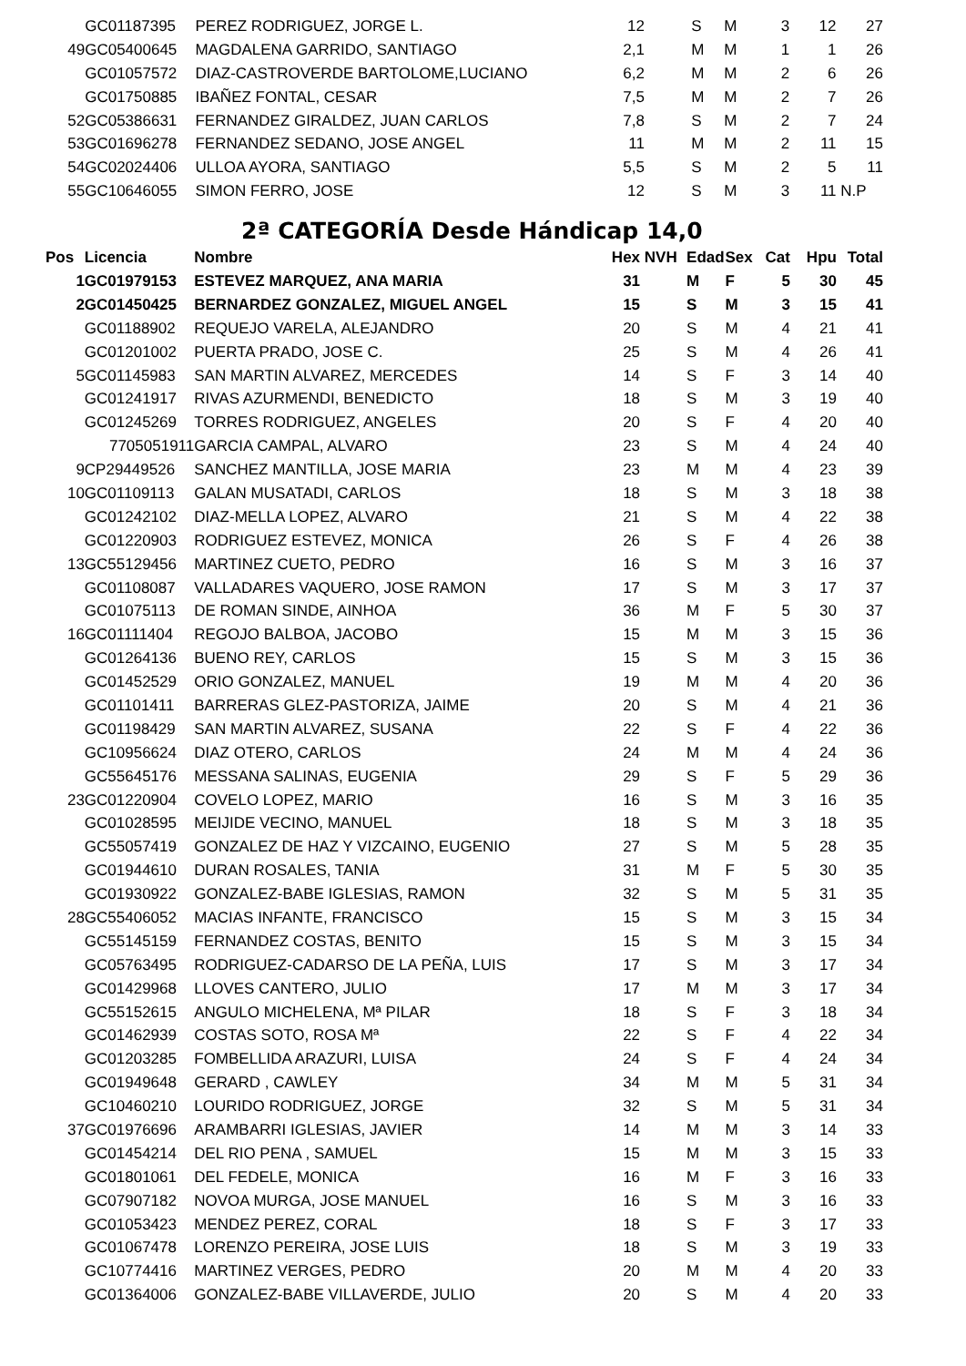| | GC01187395 | PEREZ RODRIGUEZ, JORGE L. | 12 | | S | M | 3 | 12 | 27 |
| 49 | GC05400645 | MAGDALENA GARRIDO, SANTIAGO | 2,1 | | M | M | 1 | 1 | 26 |
| | GC01057572 | DIAZ-CASTROVERDE BARTOLOME,LUCIANO | 6,2 | | M | M | 2 | 6 | 26 |
| | GC01750885 | IBAÑEZ FONTAL, CESAR | 7,5 | | M | M | 2 | 7 | 26 |
| 52 | GC05386631 | FERNANDEZ GIRALDEZ, JUAN CARLOS | 7,8 | | S | M | 2 | 7 | 24 |
| 53 | GC01696278 | FERNANDEZ SEDANO, JOSE ANGEL | 11 | | M | M | 2 | 11 | 15 |
| 54 | GC02024406 | ULLOA AYORA, SANTIAGO | 5,5 | | S | M | 2 | 5 | 11 |
| 55 | GC10646055 | SIMON FERRO, JOSE | 12 | | S | M | 3 | 11 | N.P |
2ª CATEGORÍA Desde Hándicap 14,0
| Pos | Licencia | Nombre | Hex | NVH | Edad | Sex | Cat | Hpu | Total |
| --- | --- | --- | --- | --- | --- | --- | --- | --- | --- |
| 1 | GC01979153 | ESTEVEZ MARQUEZ, ANA MARIA | 31 | | M | F | 5 | 30 | 45 |
| 2 | GC01450425 | BERNARDEZ GONZALEZ, MIGUEL ANGEL | 15 | | S | M | 3 | 15 | 41 |
| | GC01188902 | REQUEJO VARELA, ALEJANDRO | 20 | | S | M | 4 | 21 | 41 |
| | GC01201002 | PUERTA PRADO, JOSE C. | 25 | | S | M | 4 | 26 | 41 |
| 5 | GC01145983 | SAN MARTIN ALVAREZ, MERCEDES | 14 | | S | F | 3 | 14 | 40 |
| | GC01241917 | RIVAS AZURMENDI, BENEDICTO | 18 | | S | M | 3 | 19 | 40 |
| | GC01245269 | TORRES RODRIGUEZ, ANGELES | 20 | | S | F | 4 | 20 | 40 |
| | 7705051911 | GARCIA CAMPAL, ALVARO | 23 | | S | M | 4 | 24 | 40 |
| 9 | CP29449526 | SANCHEZ MANTILLA, JOSE MARIA | 23 | | M | M | 4 | 23 | 39 |
| 10 | GC01109113 | GALAN MUSATADI, CARLOS | 18 | | S | M | 3 | 18 | 38 |
| | GC01242102 | DIAZ-MELLA LOPEZ, ALVARO | 21 | | S | M | 4 | 22 | 38 |
| | GC01220903 | RODRIGUEZ ESTEVEZ, MONICA | 26 | | S | F | 4 | 26 | 38 |
| 13 | GC55129456 | MARTINEZ CUETO, PEDRO | 16 | | S | M | 3 | 16 | 37 |
| | GC01108087 | VALLADARES VAQUERO, JOSE RAMON | 17 | | S | M | 3 | 17 | 37 |
| | GC01075113 | DE ROMAN SINDE, AINHOA | 36 | | M | F | 5 | 30 | 37 |
| 16 | GC01111404 | REGOJO BALBOA, JACOBO | 15 | | M | M | 3 | 15 | 36 |
| | GC01264136 | BUENO REY, CARLOS | 15 | | S | M | 3 | 15 | 36 |
| | GC01452529 | ORIO GONZALEZ, MANUEL | 19 | | M | M | 4 | 20 | 36 |
| | GC01101411 | BARRERAS GLEZ-PASTORIZA, JAIME | 20 | | S | M | 4 | 21 | 36 |
| | GC01198429 | SAN MARTIN ALVAREZ, SUSANA | 22 | | S | F | 4 | 22 | 36 |
| | GC10956624 | DIAZ OTERO, CARLOS | 24 | | M | M | 4 | 24 | 36 |
| | GC55645176 | MESSANA SALINAS, EUGENIA | 29 | | S | F | 5 | 29 | 36 |
| 23 | GC01220904 | COVELO LOPEZ, MARIO | 16 | | S | M | 3 | 16 | 35 |
| | GC01028595 | MEIJIDE VECINO, MANUEL | 18 | | S | M | 3 | 18 | 35 |
| | GC55057419 | GONZALEZ DE HAZ Y VIZCAINO, EUGENIO | 27 | | S | M | 5 | 28 | 35 |
| | GC01944610 | DURAN ROSALES, TANIA | 31 | | M | F | 5 | 30 | 35 |
| | GC01930922 | GONZALEZ-BABE IGLESIAS, RAMON | 32 | | S | M | 5 | 31 | 35 |
| 28 | GC55406052 | MACIAS INFANTE, FRANCISCO | 15 | | S | M | 3 | 15 | 34 |
| | GC55145159 | FERNANDEZ COSTAS, BENITO | 15 | | S | M | 3 | 15 | 34 |
| | GC05763495 | RODRIGUEZ-CADARSO DE LA PEÑA, LUIS | 17 | | S | M | 3 | 17 | 34 |
| | GC01429968 | LLOVES CANTERO, JULIO | 17 | | M | M | 3 | 17 | 34 |
| | GC55152615 | ANGULO MICHELENA, Mª PILAR | 18 | | S | F | 3 | 18 | 34 |
| | GC01462939 | COSTAS SOTO, ROSA Mª | 22 | | S | F | 4 | 22 | 34 |
| | GC01203285 | FOMBELLIDA ARAZURI, LUISA | 24 | | S | F | 4 | 24 | 34 |
| | GC01949648 | GERARD , CAWLEY | 34 | | M | M | 5 | 31 | 34 |
| | GC10460210 | LOURIDO RODRIGUEZ, JORGE | 32 | | S | M | 5 | 31 | 34 |
| 37 | GC01976696 | ARAMBARRI IGLESIAS, JAVIER | 14 | | M | M | 3 | 14 | 33 |
| | GC01454214 | DEL RIO PENA , SAMUEL | 15 | | M | M | 3 | 15 | 33 |
| | GC01801061 | DEL FEDELE, MONICA | 16 | | M | F | 3 | 16 | 33 |
| | GC07907182 | NOVOA MURGA, JOSE MANUEL | 16 | | S | M | 3 | 16 | 33 |
| | GC01053423 | MENDEZ PEREZ, CORAL | 18 | | S | F | 3 | 17 | 33 |
| | GC01067478 | LORENZO PEREIRA, JOSE LUIS | 18 | | S | M | 3 | 19 | 33 |
| | GC10774416 | MARTINEZ VERGES, PEDRO | 20 | | M | M | 4 | 20 | 33 |
| | GC01364006 | GONZALEZ-BABE VILLAVERDE, JULIO | 20 | | S | M | 4 | 20 | 33 |